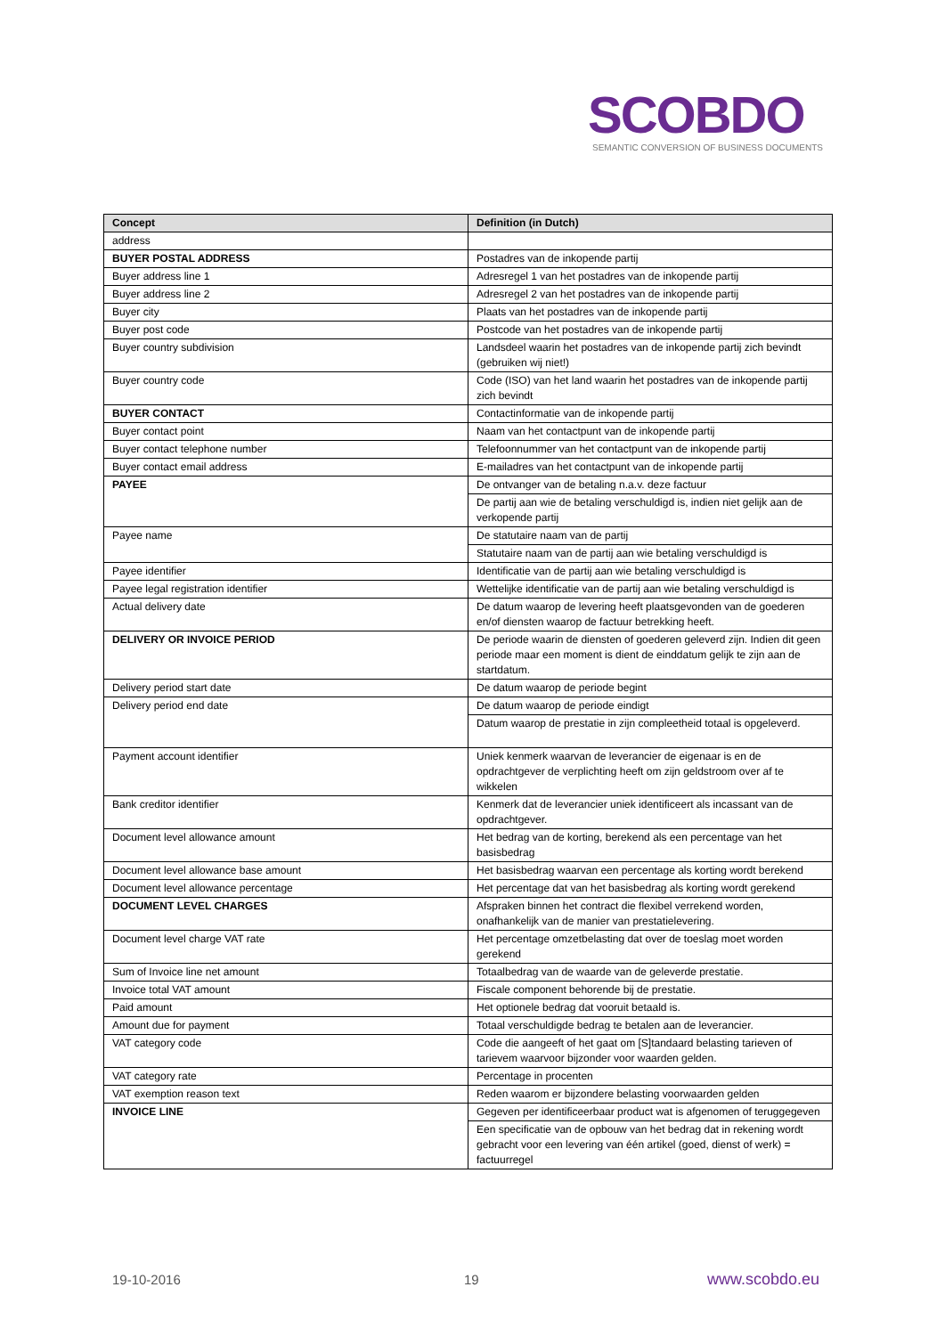SCOBDO
SEMANTIC CONVERSION OF BUSINESS DOCUMENTS
| Concept | Definition (in Dutch) |
| --- | --- |
| address | |
| BUYER POSTAL ADDRESS | Postadres van de inkopende partij |
| Buyer address line 1 | Adresregel 1 van het postadres van de inkopende partij |
| Buyer address line 2 | Adresregel 2 van het postadres van de inkopende partij |
| Buyer city | Plaats van het postadres van de inkopende partij |
| Buyer post code | Postcode van het postadres van de inkopende partij |
| Buyer country subdivision | Landsdeel waarin het postadres van de inkopende partij zich bevindt (gebruiken wij niet!) |
| Buyer country code | Code (ISO) van het land waarin het postadres van de inkopende partij zich bevindt |
| BUYER CONTACT | Contactinformatie van de inkopende partij |
| Buyer contact point | Naam van het contactpunt van de inkopende partij |
| Buyer contact telephone number | Telefoonnummer van het contactpunt van de inkopende partij |
| Buyer contact email address | E-mailadres van het contactpunt van de inkopende partij |
| PAYEE | De ontvanger van de betaling n.a.v. deze factuur |
| | De partij aan wie de betaling verschuldigd is, indien niet gelijk aan de verkopende partij |
| Payee name | De statutaire naam van de partij |
| | Statutaire naam van de partij aan wie betaling verschuldigd is |
| Payee identifier | Identificatie van de partij aan wie betaling verschuldigd is |
| Payee legal registration identifier | Wettelijke identificatie van de partij aan wie betaling verschuldigd is |
| Actual delivery date | De datum waarop de levering heeft plaatsgevonden van de goederen en/of diensten waarop de factuur betrekking heeft. |
| DELIVERY OR INVOICE PERIOD | De periode waarin de diensten of goederen geleverd zijn. Indien dit geen periode maar een moment is dient de einddatum gelijk te zijn aan de startdatum. |
| Delivery period start date | De datum waarop de periode begint |
| Delivery period end date | De datum waarop de periode eindigt |
| | Datum waarop de prestatie in zijn compleetheid totaal is opgeleverd. |
| Payment account identifier | Uniek kenmerk waarvan de leverancier de eigenaar is en de opdrachtgever de verplichting heeft om zijn geldstroom over af te wikkelen |
| Bank creditor identifier | Kenmerk dat de leverancier uniek identificeert als incassant van de opdrachtgever. |
| Document level allowance amount | Het bedrag van de korting, berekend als een percentage van het basisbedrag |
| Document level allowance base amount | Het basisbedrag waarvan een percentage als korting wordt berekend |
| Document level allowance percentage | Het percentage dat van het basisbedrag als korting wordt gerekend |
| DOCUMENT LEVEL CHARGES | Afspraken binnen het contract die flexibel verrekend worden, onafhankelijk van de manier van prestatielevering. |
| Document level charge VAT rate | Het percentage omzetbelasting dat over de toeslag moet worden gerekend |
| Sum of Invoice line net amount | Totaalbedrag van de waarde van de geleverde prestatie. |
| Invoice total VAT amount | Fiscale component behorende bij de prestatie. |
| Paid amount | Het optionele bedrag dat vooruit betaald is. |
| Amount due for payment | Totaal verschuldigde bedrag te betalen aan de leverancier. |
| VAT category code | Code die aangeeft of het gaat om [S]tandaard belasting tarieven of tarievem waarvoor bijzonder voor waarden gelden. |
| VAT category rate | Percentage in procenten |
| VAT exemption reason text | Reden waarom er bijzondere belasting voorwaarden gelden |
| INVOICE LINE | Gegeven per identificeerbaar product wat is afgenomen of teruggegeven |
| | Een specificatie van de opbouw van het bedrag dat in rekening wordt gebracht voor een levering van één artikel (goed, dienst of werk) = factuurregel |
19-10-2016 19 www.scobdo.eu